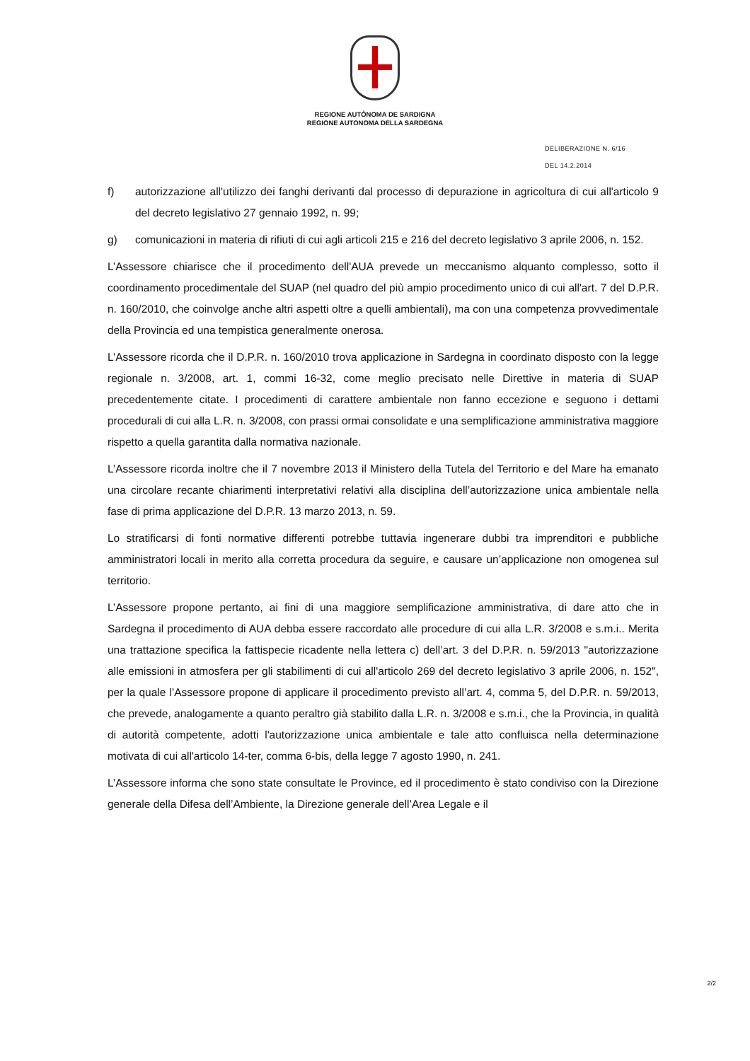REGIONE AUTÒNOMA DE SARDIGNA
REGIONE AUTONOMA DELLA SARDEGNA
DELIBERAZIONE N. 6/16
DEL 14.2.2014
f) autorizzazione all'utilizzo dei fanghi derivanti dal processo di depurazione in agricoltura di cui all'articolo 9 del decreto legislativo 27 gennaio 1992, n. 99;
g) comunicazioni in materia di rifiuti di cui agli articoli 215 e 216 del decreto legislativo 3 aprile 2006, n. 152.
L’Assessore chiarisce che il procedimento dell'AUA prevede un meccanismo alquanto complesso, sotto il coordinamento procedimentale del SUAP (nel quadro del più ampio procedimento unico di cui all'art. 7 del D.P.R. n. 160/2010, che coinvolge anche altri aspetti oltre a quelli ambientali), ma con una competenza provvedimentale della Provincia ed una tempistica generalmente onerosa.
L’Assessore ricorda che il D.P.R. n. 160/2010 trova applicazione in Sardegna in coordinato disposto con la legge regionale n. 3/2008, art. 1, commi 16-32, come meglio precisato nelle Direttive in materia di SUAP precedentemente citate. I procedimenti di carattere ambientale non fanno eccezione e seguono i dettami procedurali di cui alla L.R. n. 3/2008, con prassi ormai consolidate e una semplificazione amministrativa maggiore rispetto a quella garantita dalla normativa nazionale.
L’Assessore ricorda inoltre che il 7 novembre 2013 il Ministero della Tutela del Territorio e del Mare ha emanato una circolare recante chiarimenti interpretativi relativi alla disciplina dell’autorizzazione unica ambientale nella fase di prima applicazione del D.P.R. 13 marzo 2013, n. 59.
Lo stratificarsi di fonti normative differenti potrebbe tuttavia ingenerare dubbi tra imprenditori e pubbliche amministratori locali in merito alla corretta procedura da seguire, e causare un’applicazione non omogenea sul territorio.
L’Assessore propone pertanto, ai fini di una maggiore semplificazione amministrativa, di dare atto che in Sardegna il procedimento di AUA debba essere raccordato alle procedure di cui alla L.R. 3/2008 e s.m.i.. Merita una trattazione specifica la fattispecie ricadente nella lettera c) dell’art. 3 del D.P.R. n. 59/2013 "autorizzazione alle emissioni in atmosfera per gli stabilimenti di cui all'articolo 269 del decreto legislativo 3 aprile 2006, n. 152", per la quale l’Assessore propone di applicare il procedimento previsto all’art. 4, comma 5, del D.P.R. n. 59/2013, che prevede, analogamente a quanto peraltro già stabilito dalla L.R. n. 3/2008 e s.m.i., che la Provincia, in qualità di autorità competente, adotti l'autorizzazione unica ambientale e tale atto confluisca nella determinazione motivata di cui all'articolo 14-ter, comma 6-bis, della legge 7 agosto 1990, n. 241.
L’Assessore informa che sono state consultate le Province, ed il procedimento è stato condiviso con la Direzione generale della Difesa dell’Ambiente, la Direzione generale dell’Area Legale e il
2/2